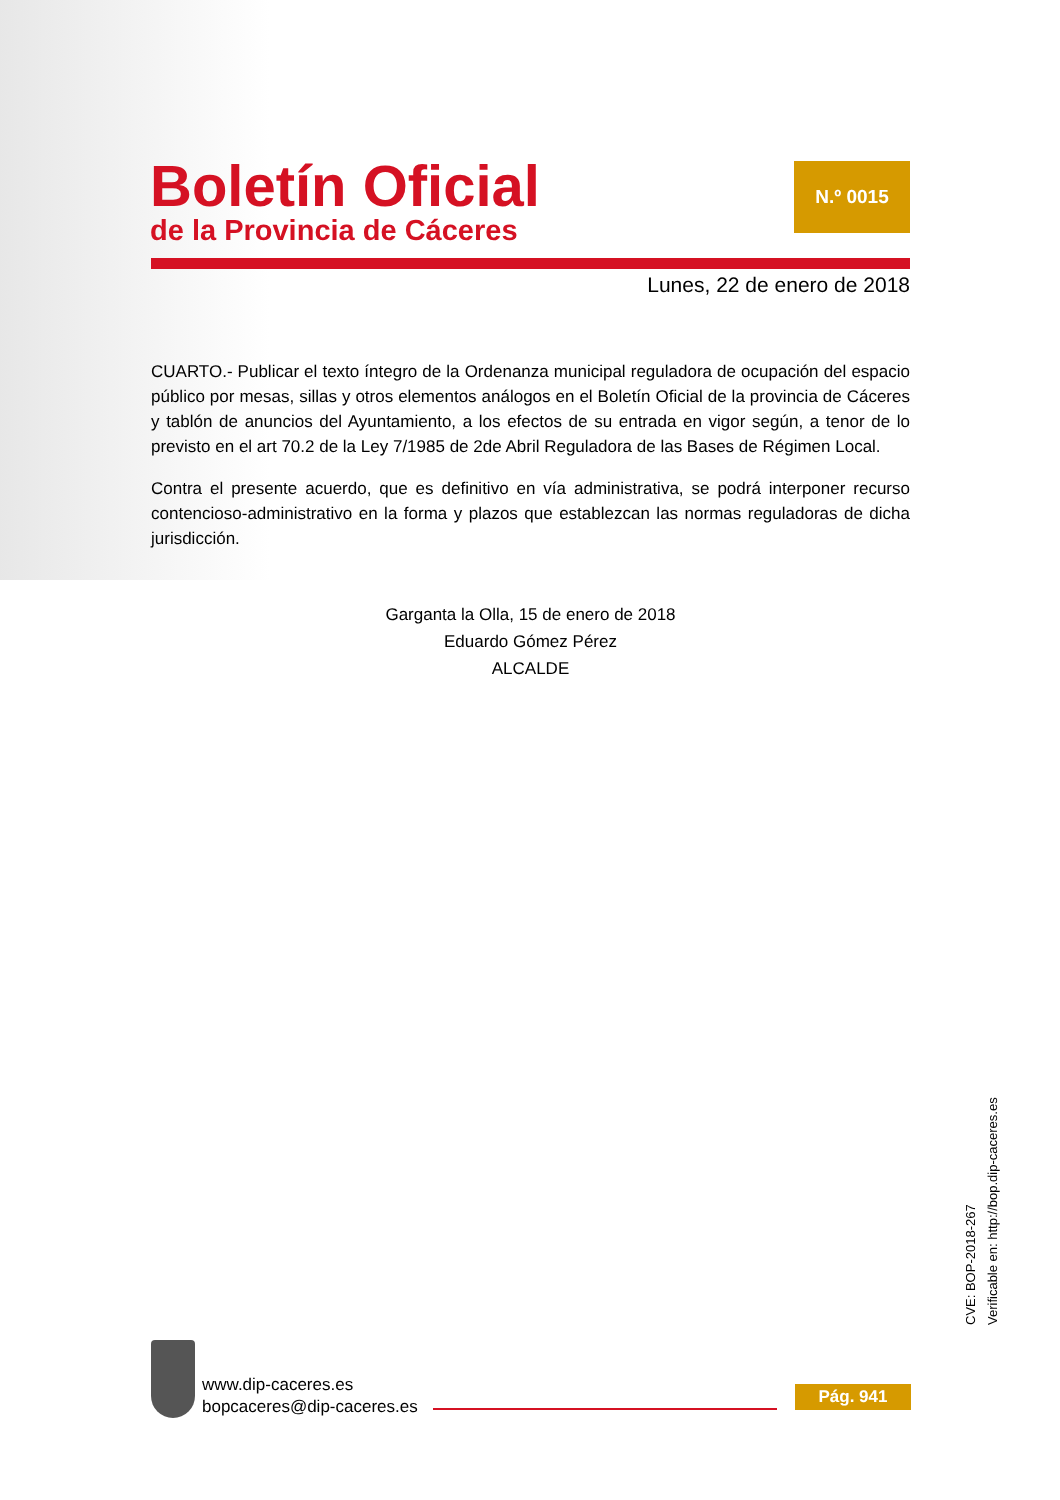Boletín Oficial
de la Provincia de Cáceres
N.º 0015
Lunes, 22 de enero de 2018
CUARTO.- Publicar el texto íntegro de la Ordenanza municipal reguladora de ocupación del espacio público por mesas, sillas y otros elementos análogos en el Boletín Oficial de la provincia de Cáceres y tablón de anuncios del Ayuntamiento, a los efectos de su entrada en vigor según, a tenor de lo previsto en el art 70.2 de la Ley 7/1985 de 2de Abril Reguladora de las Bases de Régimen Local.
Contra el presente acuerdo, que es definitivo en vía administrativa, se podrá interponer recurso contencioso-administrativo en la forma y plazos que establezcan las normas reguladoras de dicha jurisdicción.
Garganta la Olla, 15 de enero de 2018
Eduardo Gómez Pérez
ALCALDE
CVE: BOP-2018-267
Verificable en: http://bop.dip-caceres.es
www.dip-caceres.es
bopcaceres@dip-caceres.es
Pág. 941